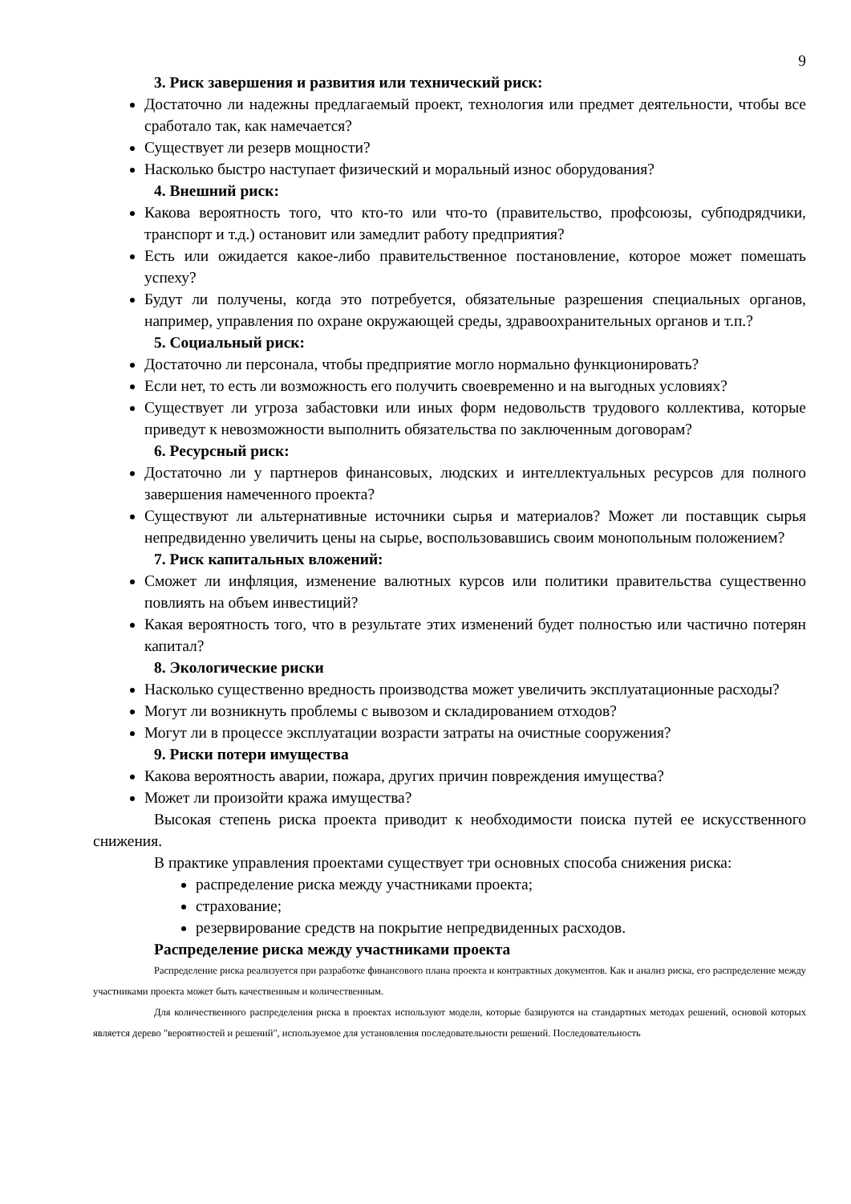9
3. Риск завершения и развития или технический риск:
Достаточно ли надежны предлагаемый проект, технология или предмет деятельности, чтобы все сработало так, как намечается?
Существует ли резерв мощности?
Насколько быстро наступает физический и моральный износ оборудования?
4. Внешний риск:
Какова вероятность того, что кто-то или что-то (правительство, профсоюзы, субподрядчики, транспорт и т.д.) остановит или замедлит работу предприятия?
Есть или ожидается какое-либо правительственное постановление, которое может помешать успеху?
Будут ли получены, когда это потребуется, обязательные разрешения специальных органов, например, управления по охране окружающей среды, здравоохранительных органов и т.п.?
5. Социальный риск:
Достаточно ли персонала, чтобы предприятие могло нормально функционировать?
Если нет, то есть ли возможность его получить своевременно и на выгодных условиях?
Существует ли угроза забастовки или иных форм недовольств трудового коллектива, которые приведут к невозможности выполнить обязательства по заключенным договорам?
6. Ресурсный риск:
Достаточно ли у партнеров финансовых, людских и интеллектуальных ресурсов для полного завершения намеченного проекта?
Существуют ли альтернативные источники сырья и материалов? Может ли поставщик сырья непредвиденно увеличить цены на сырье, воспользовавшись своим монопольным положением?
7. Риск капитальных вложений:
Сможет ли инфляция, изменение валютных курсов или политики правительства существенно повлиять на объем инвестиций?
Какая вероятность того, что в результате этих изменений будет полностью или частично потерян капитал?
8. Экологические риски
Насколько существенно вредность производства может увеличить эксплуатационные расходы?
Могут ли возникнуть проблемы с вывозом и складированием отходов?
Могут ли в процессе эксплуатации возрасти затраты на очистные сооружения?
9. Риски потери имущества
Какова вероятность аварии, пожара, других причин повреждения имущества?
Может ли произойти кража имущества?
Высокая степень риска проекта приводит к необходимости поиска путей ее искусственного снижения.
В практике управления проектами существует три основных способа снижения риска:
распределение риска между участниками проекта;
страхование;
резервирование средств на покрытие непредвиденных расходов.
Распределение риска между участниками проекта
Распределение риска реализуется при разработке финансового плана проекта и контрактных документов. Как и анализ риска, его распределение между участниками проекта может быть качественным и количественным.
Для количественного распределения риска в проектах используют модели, которые базируются на стандартных методах решений, основой которых является дерево "вероятностей и решений", используемое для установления последовательности решений. Последовательность